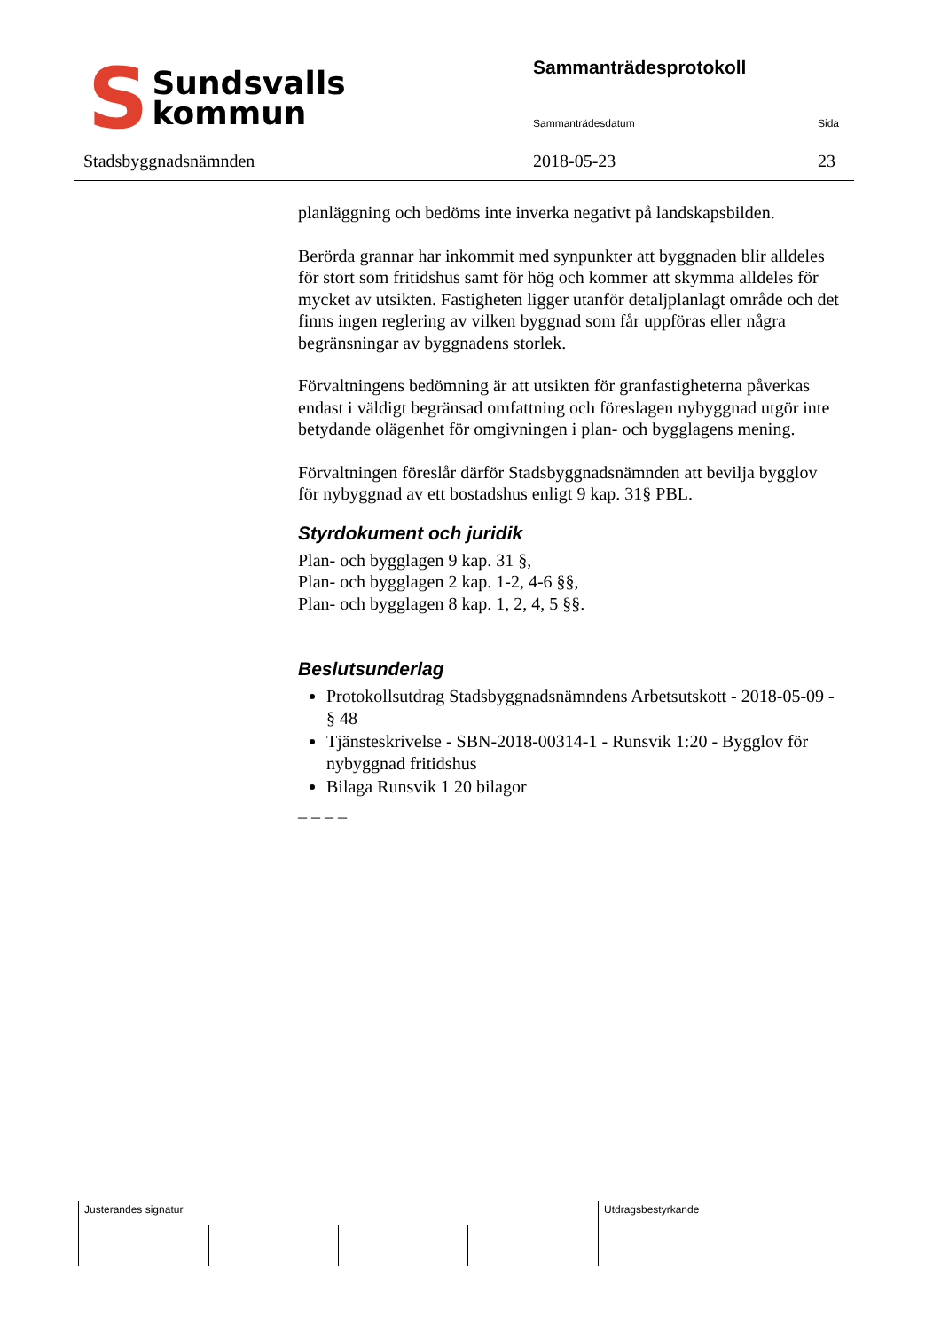S Sundsvalls
kommun
Stadsbyggnadsnämnden
Sammanträdesprotokoll
Sammanträdesdatum Sida
2018-05-23 23
planläggning och bedöms inte inverka negativt på landskapsbilden.
Berörda grannar har inkommit med synpunkter att byggnaden blir alldeles för stort som fritidshus samt för hög och kommer att skymma alldeles för mycket av utsikten. Fastigheten ligger utanför detaljplanlagt område och det finns ingen reglering av vilken byggnad som får uppföras eller några begränsningar av byggnadens storlek.
Förvaltningens bedömning är att utsikten för granfastigheterna påverkas endast i väldigt begränsad omfattning och föreslagen nybyggnad utgör inte betydande olägenhet för omgivningen i plan- och bygglagens mening.
Förvaltningen föreslår därför Stadsbyggnadsnämnden att bevilja bygglov för nybyggnad av ett bostadshus enligt 9 kap. 31§ PBL.
Styrdokument och juridik
Plan- och bygglagen 9 kap. 31 §,
Plan- och bygglagen 2 kap. 1-2, 4-6 §§,
Plan- och bygglagen 8 kap. 1, 2, 4, 5 §§.
Beslutsunderlag
Protokollsutdrag Stadsbyggnadsnämndens Arbetsutskott - 2018-05-09 - § 48
Tjänsteskrivelse - SBN-2018-00314-1 - Runsvik 1:20 - Bygglov för nybyggnad fritidshus
Bilaga Runsvik 1 20 bilagor
_ _ _ _
Justerandes signatur Utdragsbestyrkande